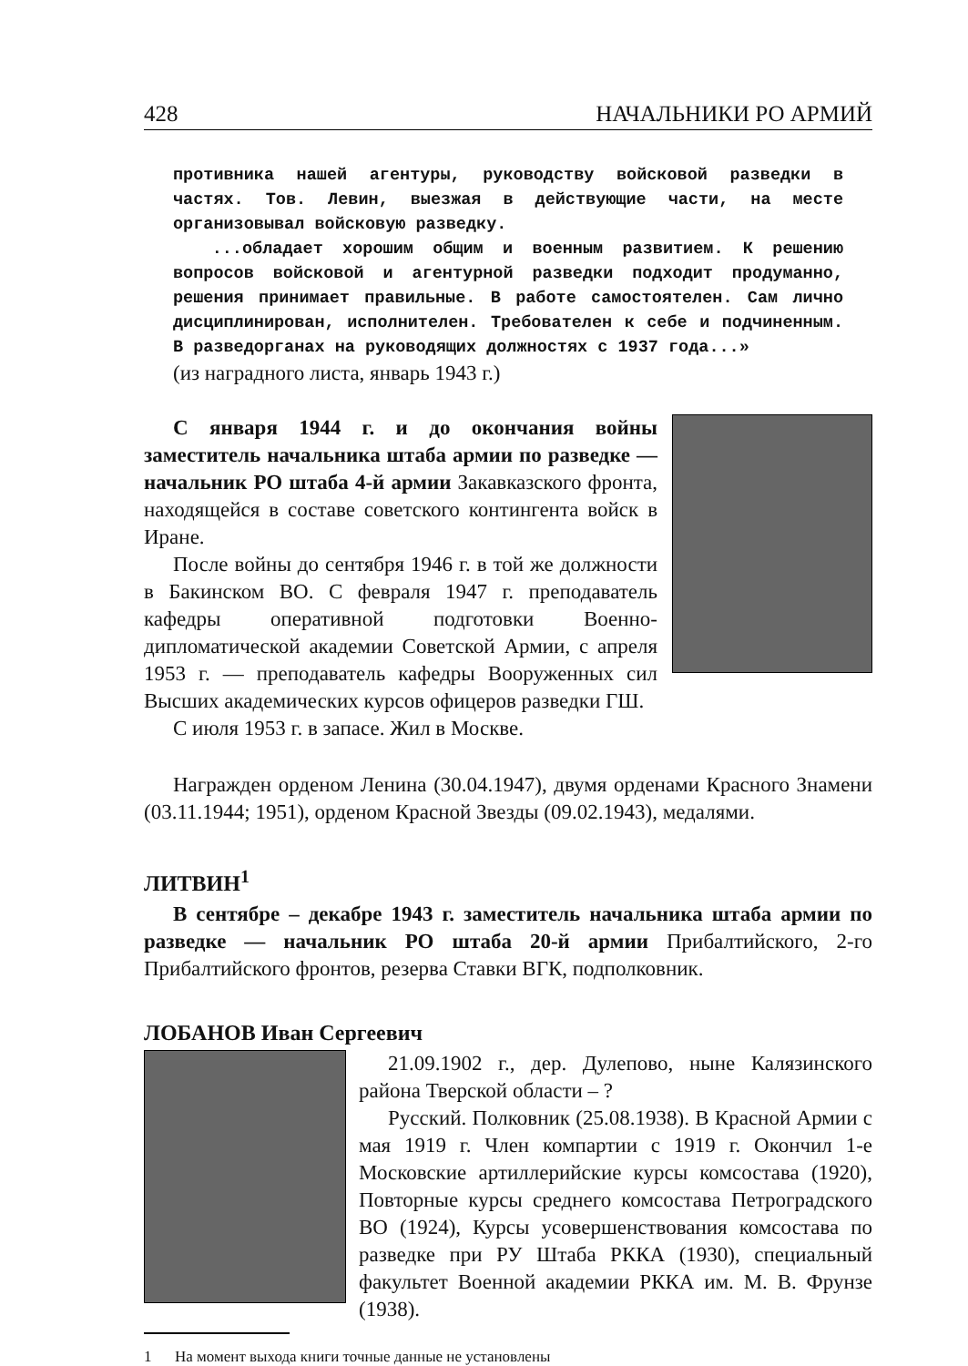428 НАЧАЛЬНИКИ РО АРМИЙ
противника нашей агентуры, руководству войсковой разведки в частях. Тов. Левин, выезжая в действующие части, на месте организовывал войсковую разведку.
...обладает хорошим общим и военным развитием. К решению вопросов войсковой и агентурной разведки подходит продуманно, решения принимает правильные. В работе самостоятелен. Сам лично дисциплинирован, исполнителен. Требователен к себе и подчиненным. В разведорганах на руководящих должностях с 1937 года...»
(из наградного листа, январь 1943 г.)
С января 1944 г. и до окончания войны заместитель начальника штаба армии по разведке — начальник РО штаба 4-й армии Закавказского фронта, находящейся в составе советского контингента войск в Иране.
После войны до сентября 1946 г. в той же должности в Бакинском ВО. С февраля 1947 г. преподаватель кафедры оперативной подготовки Военно-дипломатической академии Советской Армии, с апреля 1953 г. — преподаватель кафедры Вооруженных сил Высших академических курсов офицеров разведки ГШ.
С июля 1953 г. в запасе. Жил в Москве.
Награжден орденом Ленина (30.04.1947), двумя орденами Красного Знамени (03.11.1944; 1951), орденом Красной Звезды (09.02.1943), медалями.
ЛИТВИН<sup>1</sup>
В сентябре – декабре 1943 г. заместитель начальника штаба армии по разведке — начальник РО штаба 20-й армии Прибалтийского, 2-го Прибалтийского фронтов, резерва Ставки ВГК, подполковник.
ЛОБАНОВ Иван Сергеевич
21.09.1902 г., дер. Дулепово, ныне Калязинского района Тверской области – ?
Русский. Полковник (25.08.1938). В Красной Армии с мая 1919 г. Член компартии с 1919 г. Окончил 1-е Московские артиллерийские курсы комсостава (1920), Повторные курсы среднего комсостава Петроградского ВО (1924), Курсы усовершенствования комсостава по разведке при РУ Штаба РККА (1930), специальный факультет Военной академии РККА им. М. В. Фрунзе (1938).
1 На момент выхода книги точные данные не установлены